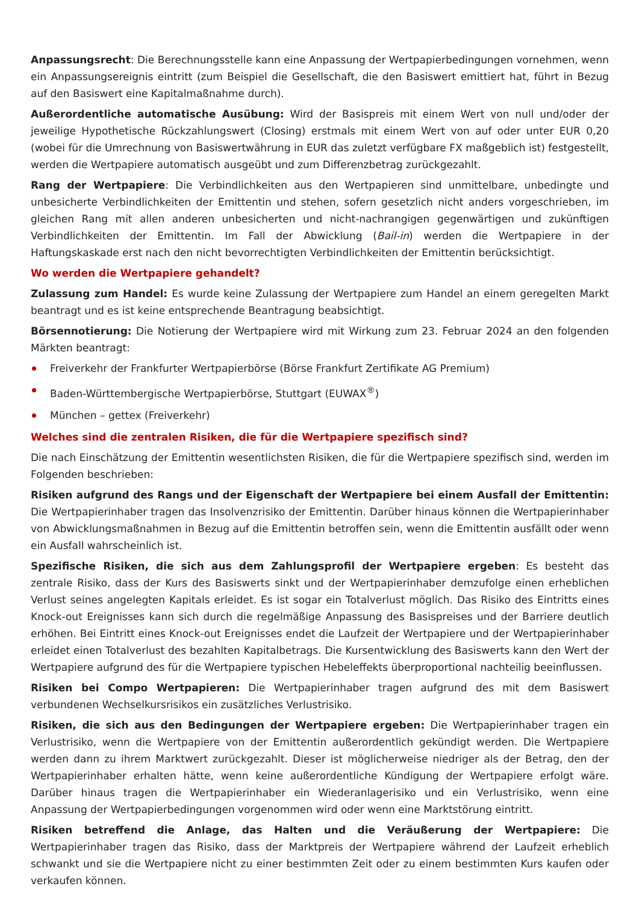Anpassungsrecht: Die Berechnungsstelle kann eine Anpassung der Wertpapierbedingungen vornehmen, wenn ein Anpassungsereignis eintritt (zum Beispiel die Gesellschaft, die den Basiswert emittiert hat, führt in Bezug auf den Basiswert eine Kapitalmaßnahme durch).
Außerordentliche automatische Ausübung: Wird der Basispreis mit einem Wert von null und/oder der jeweilige Hypothetische Rückzahlungswert (Closing) erstmals mit einem Wert von auf oder unter EUR 0,20 (wobei für die Umrechnung von Basiswertwährung in EUR das zuletzt verfügbare FX maßgeblich ist) festgestellt, werden die Wertpapiere automatisch ausgeübt und zum Differenzbetrag zurückgezahlt.
Rang der Wertpapiere: Die Verbindlichkeiten aus den Wertpapieren sind unmittelbare, unbedingte und unbesicherte Verbindlichkeiten der Emittentin und stehen, sofern gesetzlich nicht anders vorgeschrieben, im gleichen Rang mit allen anderen unbesicherten und nicht-nachrangigen gegenwärtigen und zukünftigen Verbindlichkeiten der Emittentin. Im Fall der Abwicklung (Bail-in) werden die Wertpapiere in der Haftungskaskade erst nach den nicht bevorrechtigten Verbindlichkeiten der Emittentin berücksichtigt.
Wo werden die Wertpapiere gehandelt?
Zulassung zum Handel: Es wurde keine Zulassung der Wertpapiere zum Handel an einem geregelten Markt beantragt und es ist keine entsprechende Beantragung beabsichtigt.
Börsennotierung: Die Notierung der Wertpapiere wird mit Wirkung zum 23. Februar 2024 an den folgenden Märkten beantragt:
Freiverkehr der Frankfurter Wertpapierbörse (Börse Frankfurt Zertifikate AG Premium)
Baden-Württembergische Wertpapierbörse, Stuttgart (EUWAX<sup>®</sup>)
München – gettex (Freiverkehr)
Welches sind die zentralen Risiken, die für die Wertpapiere spezifisch sind?
Die nach Einschätzung der Emittentin wesentlichsten Risiken, die für die Wertpapiere spezifisch sind, werden im Folgenden beschrieben:
Risiken aufgrund des Rangs und der Eigenschaft der Wertpapiere bei einem Ausfall der Emittentin: Die Wertpapierinhaber tragen das Insolvenzrisiko der Emittentin. Darüber hinaus können die Wertpapierinhaber von Abwicklungsmaßnahmen in Bezug auf die Emittentin betroffen sein, wenn die Emittentin ausfällt oder wenn ein Ausfall wahrscheinlich ist.
Spezifische Risiken, die sich aus dem Zahlungsprofil der Wertpapiere ergeben: Es besteht das zentrale Risiko, dass der Kurs des Basiswerts sinkt und der Wertpapierinhaber demzufolge einen erheblichen Verlust seines angelegten Kapitals erleidet. Es ist sogar ein Totalverlust möglich. Das Risiko des Eintritts eines Knock-out Ereignisses kann sich durch die regelmäßige Anpassung des Basispreises und der Barriere deutlich erhöhen. Bei Eintritt eines Knock-out Ereignisses endet die Laufzeit der Wertpapiere und der Wertpapierinhaber erleidet einen Totalverlust des bezahlten Kapitalbetrags. Die Kursentwicklung des Basiswerts kann den Wert der Wertpapiere aufgrund des für die Wertpapiere typischen Hebeleffekts überproportional nachteilig beeinflussen.
Risiken bei Compo Wertpapieren: Die Wertpapierinhaber tragen aufgrund des mit dem Basiswert verbundenen Wechselkursrisikos ein zusätzliches Verlustrisiko.
Risiken, die sich aus den Bedingungen der Wertpapiere ergeben: Die Wertpapierinhaber tragen ein Verlustrisiko, wenn die Wertpapiere von der Emittentin außerordentlich gekündigt werden. Die Wertpapiere werden dann zu ihrem Marktwert zurückgezahlt. Dieser ist möglicherweise niedriger als der Betrag, den der Wertpapierinhaber erhalten hätte, wenn keine außerordentliche Kündigung der Wertpapiere erfolgt wäre. Darüber hinaus tragen die Wertpapierinhaber ein Wiederanlagerisiko und ein Verlustrisiko, wenn eine Anpassung der Wertpapierbedingungen vorgenommen wird oder wenn eine Marktstörung eintritt.
Risiken betreffend die Anlage, das Halten und die Veräußerung der Wertpapiere: Die Wertpapierinhaber tragen das Risiko, dass der Marktpreis der Wertpapiere während der Laufzeit erheblich schwankt und sie die Wertpapiere nicht zu einer bestimmten Zeit oder zu einem bestimmten Kurs kaufen oder verkaufen können.